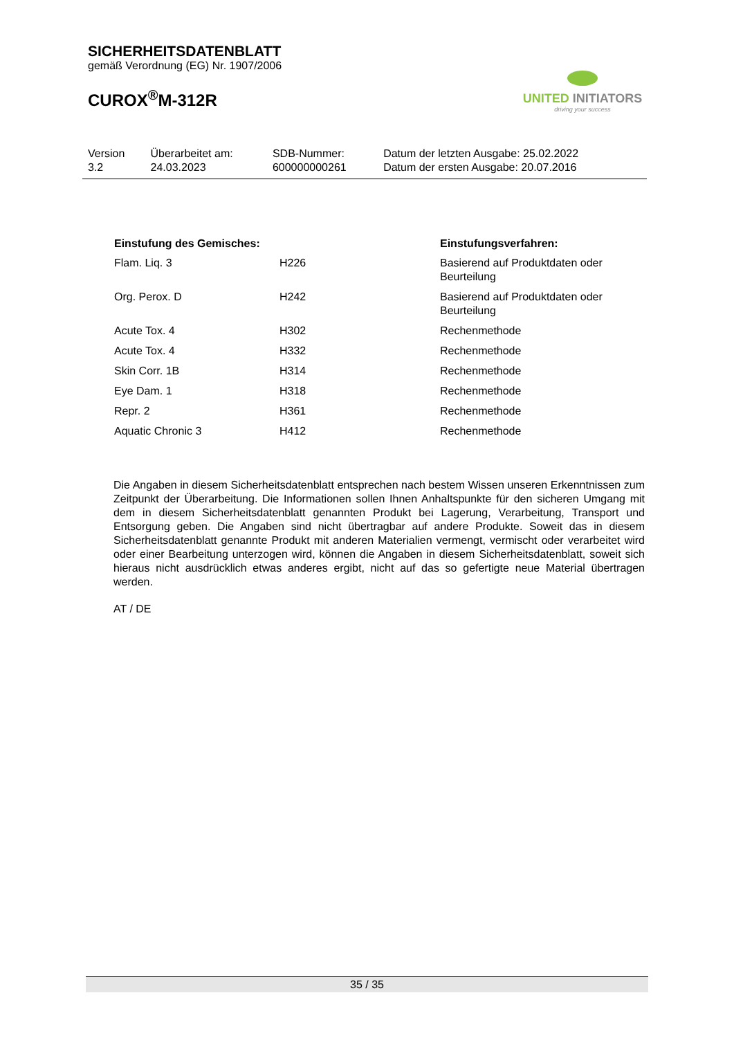SICHERHEITSDATENBLATT
gemäß Verordnung (EG) Nr. 1907/2006
CUROX<sup>®</sup>M-312R
UNITED INITIATORS
driving your success
| Version 3.2 | Überarbeitet am: 24.03.2023 | SDB-Nummer: 600000000261 | Datum der letzten Ausgabe: 25.02.2022 Datum der ersten Ausgabe: 20.07.2016 |
| Einstufung des Gemisches: | | Einstufungsverfahren: |
| --- | --- | --- |
| Flam. Liq. 3 | H226 | Basierend auf Produktdaten oder Beurteilung |
| Org. Perox. D | H242 | Basierend auf Produktdaten oder Beurteilung |
| Acute Tox. 4 | H302 | Rechenmethode |
| Acute Tox. 4 | H332 | Rechenmethode |
| Skin Corr. 1B | H314 | Rechenmethode |
| Eye Dam. 1 | H318 | Rechenmethode |
| Repr. 2 | H361 | Rechenmethode |
| Aquatic Chronic 3 | H412 | Rechenmethode |
Die Angaben in diesem Sicherheitsdatenblatt entsprechen nach bestem Wissen unseren Erkenntnissen zum Zeitpunkt der Überarbeitung. Die Informationen sollen Ihnen Anhaltspunkte für den sicheren Umgang mit dem in diesem Sicherheitsdatenblatt genannten Produkt bei Lagerung, Verarbeitung, Transport und Entsorgung geben. Die Angaben sind nicht übertragbar auf andere Produkte. Soweit das in diesem Sicherheitsdatenblatt genannte Produkt mit anderen Materialien vermengt, vermischt oder verarbeitet wird oder einer Bearbeitung unterzogen wird, können die Angaben in diesem Sicherheitsdatenblatt, soweit sich hieraus nicht ausdrücklich etwas anderes ergibt, nicht auf das so gefertigte neue Material übertragen werden.
AT / DE
35 / 35